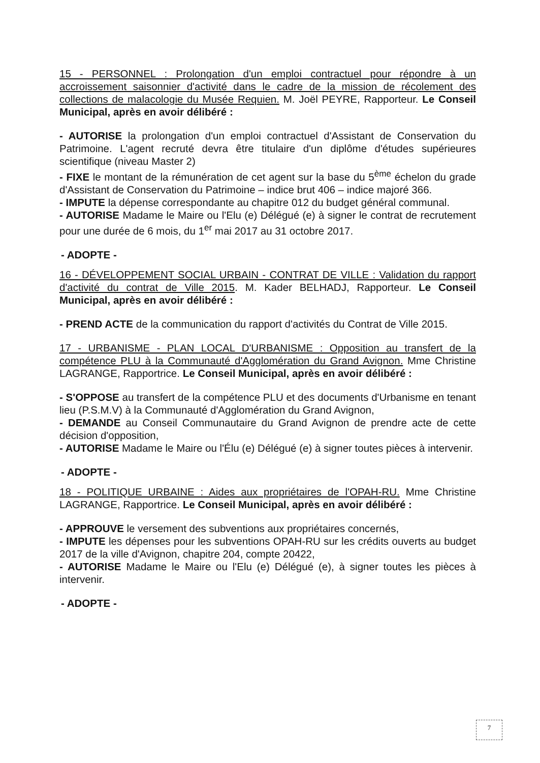15 - PERSONNEL : Prolongation d'un emploi contractuel pour répondre à un accroissement saisonnier d'activité dans le cadre de la mission de récolement des collections de malacologie du Musée Requien. M. Joël PEYRE, Rapporteur. Le Conseil Municipal, après en avoir délibéré :
- AUTORISE la prolongation d'un emploi contractuel d'Assistant de Conservation du Patrimoine. L'agent recruté devra être titulaire d'un diplôme d'études supérieures scientifique (niveau Master 2)
- FIXE le montant de la rémunération de cet agent sur la base du 5<sup>ème</sup> échelon du grade d'Assistant de Conservation du Patrimoine – indice brut 406 – indice majoré 366.
- IMPUTE la dépense correspondante au chapitre 012 du budget général communal.
- AUTORISE Madame le Maire ou l'Elu (e) Délégué (e) à signer le contrat de recrutement pour une durée de 6 mois, du 1<sup>er</sup> mai 2017 au 31 octobre 2017.
- ADOPTE -
16 - DÉVELOPPEMENT SOCIAL URBAIN - CONTRAT DE VILLE : Validation du rapport d'activité du contrat de Ville 2015. M. Kader BELHADJ, Rapporteur. Le Conseil Municipal, après en avoir délibéré :
- PREND ACTE de la communication du rapport d'activités du Contrat de Ville 2015.
17 - URBANISME - PLAN LOCAL D'URBANISME : Opposition au transfert de la compétence PLU à la Communauté d'Agglomération du Grand Avignon. Mme Christine LAGRANGE, Rapportrice. Le Conseil Municipal, après en avoir délibéré :
- S'OPPOSE au transfert de la compétence PLU et des documents d'Urbanisme en tenant lieu (P.S.M.V) à la Communauté d'Agglomération du Grand Avignon,
- DEMANDE au Conseil Communautaire du Grand Avignon de prendre acte de cette décision d'opposition,
- AUTORISE Madame le Maire ou l'Élu (e) Délégué (e) à signer toutes pièces à intervenir.
- ADOPTE -
18 - POLITIQUE URBAINE : Aides aux propriétaires de l'OPAH-RU. Mme Christine LAGRANGE, Rapportrice. Le Conseil Municipal, après en avoir délibéré :
- APPROUVE le versement des subventions aux propriétaires concernés,
- IMPUTE les dépenses pour les subventions OPAH-RU sur les crédits ouverts au budget 2017 de la ville d'Avignon, chapitre 204, compte 20422,
- AUTORISE Madame le Maire ou l'Elu (e) Délégué (e), à signer toutes les pièces à intervenir.
- ADOPTE -
7